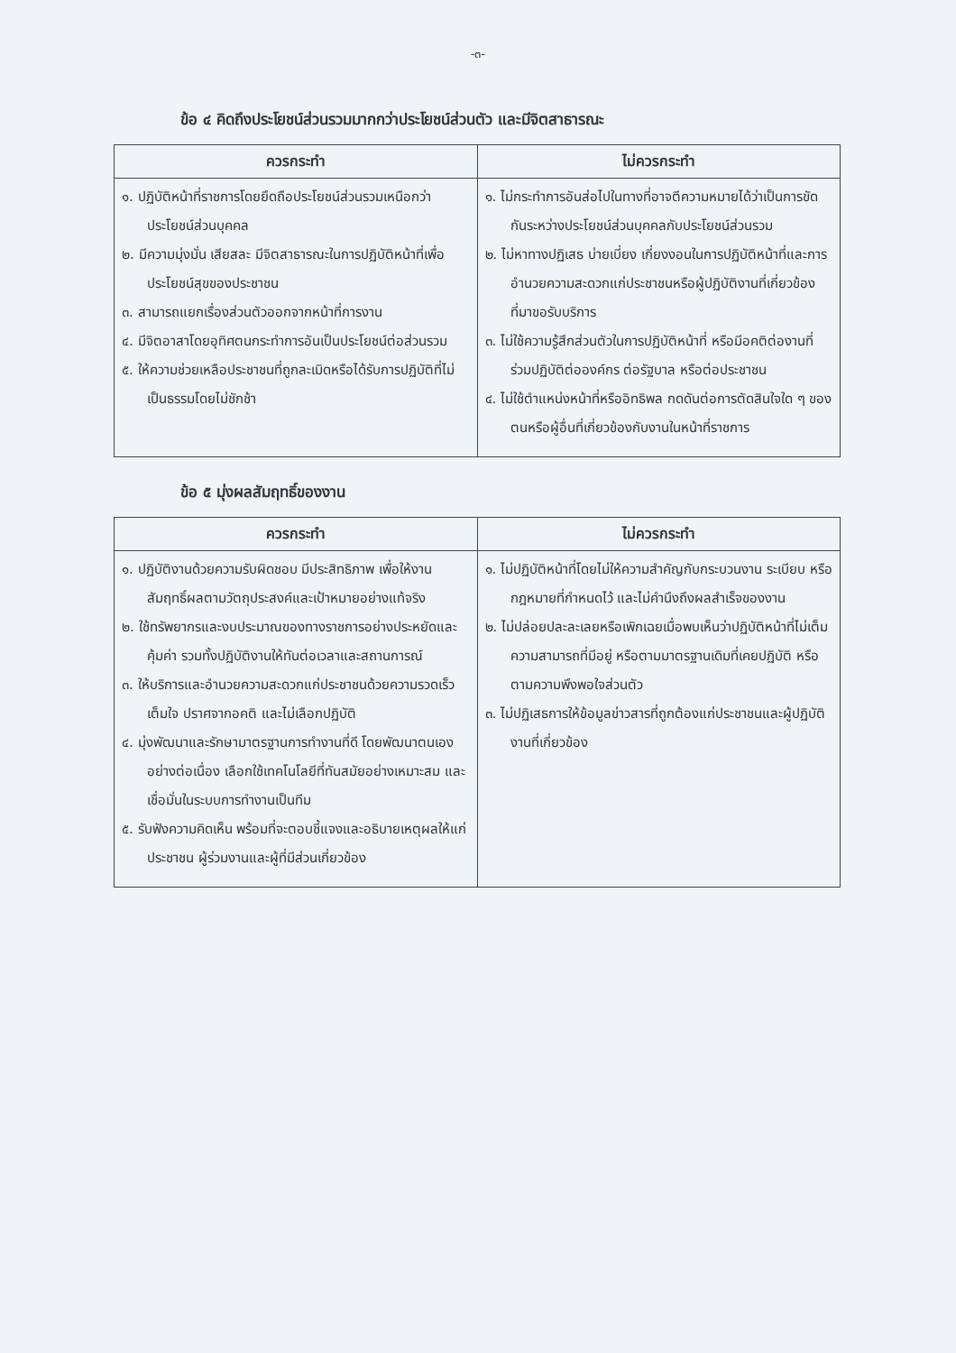-๓-
ข้อ ๔ คิดถึงประโยชน์ส่วนรวมมากกว่าประโยชน์ส่วนตัว และมีจิตสาธารณะ
| ควรกระทำ | ไม่ควรกระทำ |
| --- | --- |
| ๑. ปฏิบัติหน้าที่ราชการโดยยึดถือประโยชน์ส่วนรวมเหนือกว่าประโยชน์ส่วนบุคคล ๒. มีความมุ่งมั่น เสียสละ มีจิตสาธารณะในการปฏิบัติหน้าที่เพื่อประโยชน์สุขของประชาชน ๓. สามารถแยกเรื่องส่วนตัวออกจากหน้าที่การงาน ๔. มีจิตอาสาโดยอุทิศตนกระทำการอันเป็นประโยชน์ต่อส่วนรวม ๕. ให้ความช่วยเหลือประชาชนที่ถูกละเมิดหรือได้รับการปฏิบัติที่ไม่เป็นธรรมโดยไม่ชักช้า | ๑. ไม่กระทำการอันส่อไปในทางที่อาจตีความหมายได้ว่าเป็นการขัดกันระหว่างประโยชน์ส่วนบุคคลกับประโยชน์ส่วนรวม ๒. ไม่หาทางปฏิเสธ บ่ายเบี่ยง เกี่ยงงอนในการปฏิบัติหน้าที่และการอำนวยความสะดวกแก่ประชาชนหรือผู้ปฏิบัติงานที่เกี่ยวข้องที่มาขอรับบริการ ๓. ไม่ใช้ความรู้สึกส่วนตัวในการปฏิบัติหน้าที่ หรือมีอคติต่องานที่ร่วมปฏิบัติต่อองค์กร ต่อรัฐบาล หรือต่อประชาชน ๔. ไม่ใช้ตำแหน่งหน้าที่หรืออิทธิพล กดดันต่อการตัดสินใจใด ๆ ของตนหรือผู้อื่นที่เกี่ยวข้องกับงานในหน้าที่ราชการ |
ข้อ ๕ มุ่งผลสัมฤทธิ์ของงาน
| ควรกระทำ | ไม่ควรกระทำ |
| --- | --- |
| ๑. ปฏิบัติงานด้วยความรับผิดชอบ มีประสิทธิภาพ เพื่อให้งานสัมฤทธิ์ผลตามวัตถุประสงค์และเป้าหมายอย่างแท้จริง ๒. ใช้ทรัพยากรและงบประมาณของทางราชการอย่างประหยัดและคุ้มค่า รวมทั้งปฏิบัติงานให้ทันต่อเวลาและสถานการณ์ ๓. ให้บริการและอำนวยความสะดวกแก่ประชาชนด้วยความรวดเร็ว เต็มใจ ปราศจากอคติ และไม่เลือกปฏิบัติ ๔. มุ่งพัฒนาและรักษามาตรฐานการทำงานที่ดี โดยพัฒนาตนเองอย่างต่อเนื่อง เลือกใช้เทคโนโลยีที่ทันสมัยอย่างเหมาะสม และเชื่อมั่นในระบบการทำงานเป็นทีม ๕. รับฟังความคิดเห็น พร้อมที่จะตอบชี้แจงและอธิบายเหตุผลให้แก่ประชาชน ผู้ร่วมงานและผู้ที่มีส่วนเกี่ยวข้อง | ๑. ไม่ปฏิบัติหน้าที่โดยไม่ให้ความสำคัญกับกระบวนงาน ระเบียบ หรือกฎหมายที่กำหนดไว้ และไม่คำนึงถึงผลสำเร็จของงาน ๒. ไม่ปล่อยปละละเลยหรือเพิกเฉยเมื่อพบเห็นว่าปฏิบัติหน้าที่ไม่เต็มความสามารถที่มีอยู่ หรือตามมาตรฐานเดิมที่เคยปฏิบัติ หรือตามความพึงพอใจส่วนตัว ๓. ไม่ปฏิเสธการให้ข้อมูลข่าวสารที่ถูกต้องแก่ประชาชนและผู้ปฏิบัติงานที่เกี่ยวข้อง |